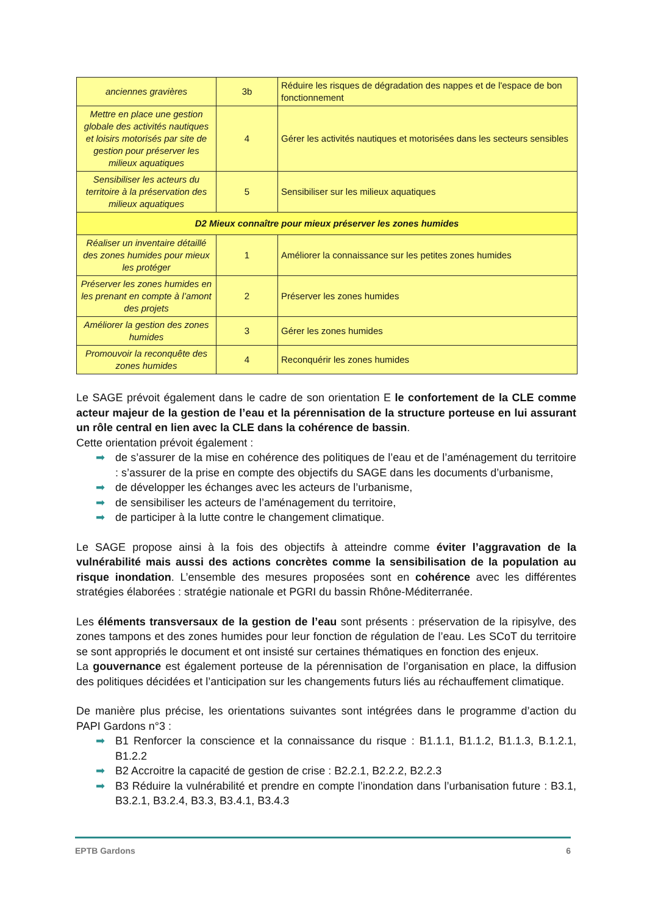| anciennes gravières | 3b | Réduire les risques de dégradation des nappes et de l'espace de bon fonctionnement |
| Mettre en place une gestion globale des activités nautiques et loisirs motorisés par site de gestion pour préserver les milieux aquatiques | 4 | Gérer les activités nautiques et motorisées dans les secteurs sensibles |
| Sensibiliser les acteurs du territoire à la préservation des milieux aquatiques | 5 | Sensibiliser sur les milieux aquatiques |
| D2 Mieux connaître pour mieux préserver les zones humides | | |
| Réaliser un inventaire détaillé des zones humides pour mieux les protéger | 1 | Améliorer la connaissance sur les petites zones humides |
| Préserver les zones humides en les prenant en compte à l’amont des projets | 2 | Préserver les zones humides |
| Améliorer la gestion des zones humides | 3 | Gérer les zones humides |
| Promouvoir la reconquête des zones humides | 4 | Reconquérir les zones humides |
Le SAGE prévoit également dans le cadre de son orientation E le confortement de la CLE comme acteur majeur de la gestion de l’eau et la pérennisation de la structure porteuse en lui assurant un rôle central en lien avec la CLE dans la cohérence de bassin.
Cette orientation prévoit également :
➡ de s’assurer de la mise en cohérence des politiques de l’eau et de l’aménagement du territoire : s’assurer de la prise en compte des objectifs du SAGE dans les documents d’urbanisme,
➡ de développer les échanges avec les acteurs de l’urbanisme,
➡ de sensibiliser les acteurs de l’aménagement du territoire,
➡ de participer à la lutte contre le changement climatique.
Le SAGE propose ainsi à la fois des objectifs à atteindre comme éviter l’aggravation de la vulnérabilité mais aussi des actions concrètes comme la sensibilisation de la population au risque inondation. L’ensemble des mesures proposées sont en cohérence avec les différentes stratégies élaborées : stratégie nationale et PGRI du bassin Rhône-Méditerranée.
Les éléments transversaux de la gestion de l’eau sont présents : préservation de la ripisylve, des zones tampons et des zones humides pour leur fonction de régulation de l’eau. Les SCoT du territoire se sont appropriés le document et ont insisté sur certaines thématiques en fonction des enjeux.
La gouvernance est également porteuse de la pérennisation de l’organisation en place, la diffusion des politiques décidées et l’anticipation sur les changements futurs liés au réchauffement climatique.
De manière plus précise, les orientations suivantes sont intégrées dans le programme d’action du PAPI Gardons n°3 :
➡ B1 Renforcer la conscience et la connaissance du risque : B1.1.1, B1.1.2, B1.1.3, B.1.2.1, B1.2.2
➡ B2 Accroitre la capacité de gestion de crise : B2.2.1, B2.2.2, B2.2.3
➡ B3 Réduire la vulnérabilité et prendre en compte l’inondation dans l’urbanisation future : B3.1, B3.2.1, B3.2.4, B3.3, B3.4.1, B3.4.3
EPTB Gardons 6